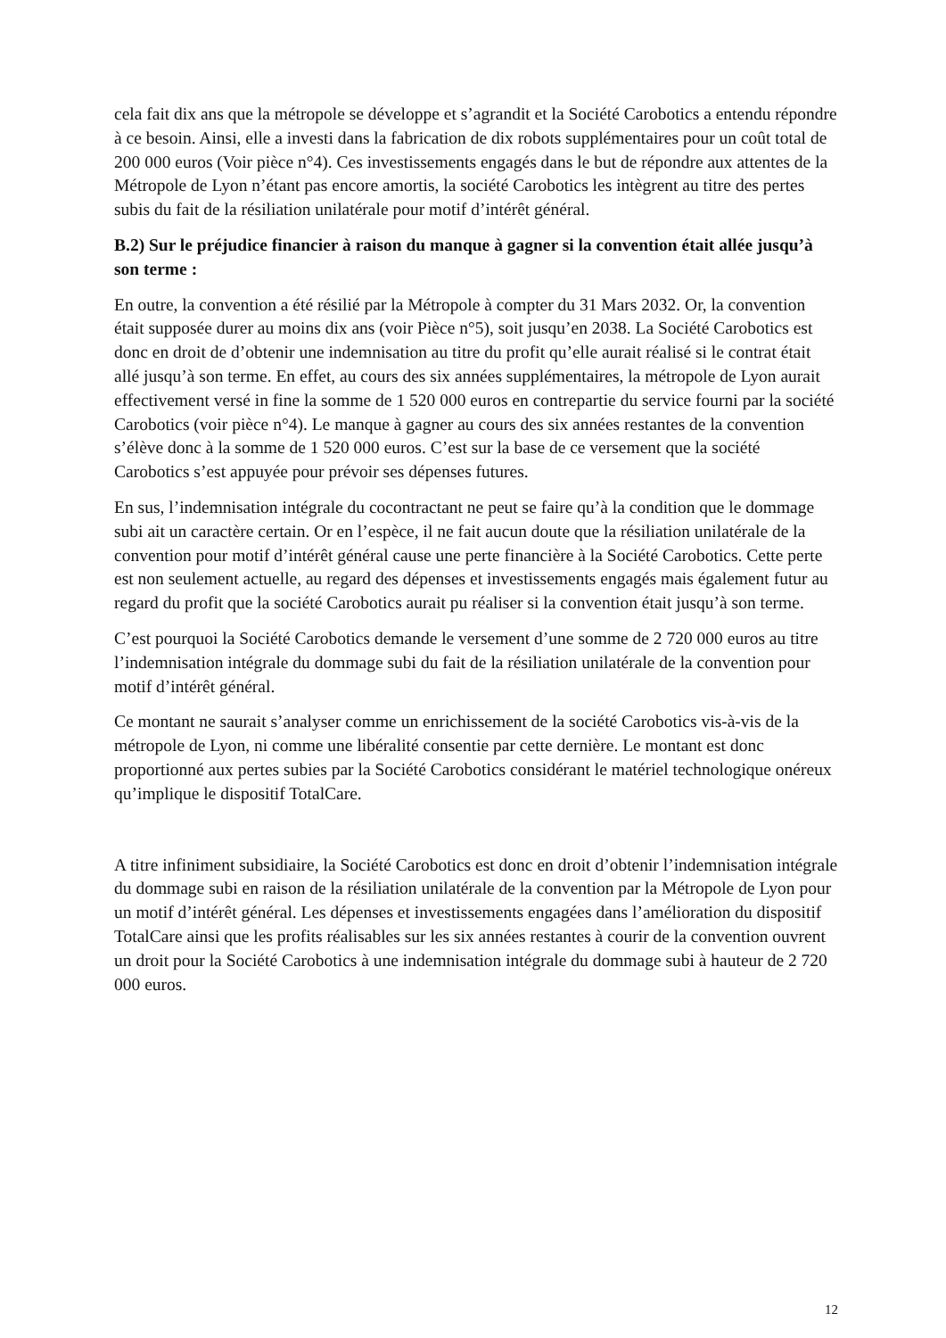cela fait dix ans que la métropole se développe et s’agrandit et la Société Carobotics a entendu répondre à ce besoin. Ainsi, elle a investi dans la fabrication de dix robots supplémentaires pour un coût total de 200 000 euros (Voir pièce n°4). Ces investissements engagés dans le but de répondre aux attentes de la Métropole de Lyon n’étant pas encore amortis, la société Carobotics les intègrent au titre des pertes subis du fait de la résiliation unilatérale pour motif d’intérêt général.
B.2) Sur le préjudice financier à raison du manque à gagner si la convention était allée jusqu’à son terme :
En outre, la convention a été résilié par la Métropole à compter du 31 Mars 2032. Or, la convention était supposée durer au moins dix ans (voir Pièce n°5), soit jusqu’en 2038. La Société Carobotics est donc en droit de d’obtenir une indemnisation au titre du profit qu’elle aurait réalisé si le contrat était allé jusqu’à son terme. En effet, au cours des six années supplémentaires, la métropole de Lyon aurait effectivement versé in fine la somme de 1 520 000 euros en contrepartie du service fourni par la société Carobotics (voir pièce n°4). Le manque à gagner au cours des six années restantes de la convention s’élève donc à la somme de 1 520 000 euros. C’est sur la base de ce versement que la société Carobotics s’est appuyée pour prévoir ses dépenses futures.
En sus, l’indemnisation intégrale du cocontractant ne peut se faire qu’à la condition que le dommage subi ait un caractère certain. Or en l’espèce, il ne fait aucun doute que la résiliation unilatérale de la convention pour motif d’intérêt général cause une perte financière à la Société Carobotics. Cette perte est non seulement actuelle, au regard des dépenses et investissements engagés mais également futur au regard du profit que la société Carobotics aurait pu réaliser si la convention était jusqu’à son terme.
C’est pourquoi la Société Carobotics demande le versement d’une somme de 2 720 000 euros au titre l’indemnisation intégrale du dommage subi du fait de la résiliation unilatérale de la convention pour motif d’intérêt général.
Ce montant ne saurait s’analyser comme un enrichissement de la société Carobotics vis-à-vis de la métropole de Lyon, ni comme une libéralité consentie par cette dernière. Le montant est donc proportionné aux pertes subies par la Société Carobotics considérant le matériel technologique onéreux qu’implique le dispositif TotalCare.
A titre infiniment subsidiaire, la Société Carobotics est donc en droit d’obtenir l’indemnisation intégrale du dommage subi en raison de la résiliation unilatérale de la convention par la Métropole de Lyon pour un motif d’intérêt général. Les dépenses et investissements engagées dans l’amélioration du dispositif TotalCare ainsi que les profits réalisables sur les six années restantes à courir de la convention ouvrent un droit pour la Société Carobotics à une indemnisation intégrale du dommage subi à hauteur de 2 720 000 euros.
12